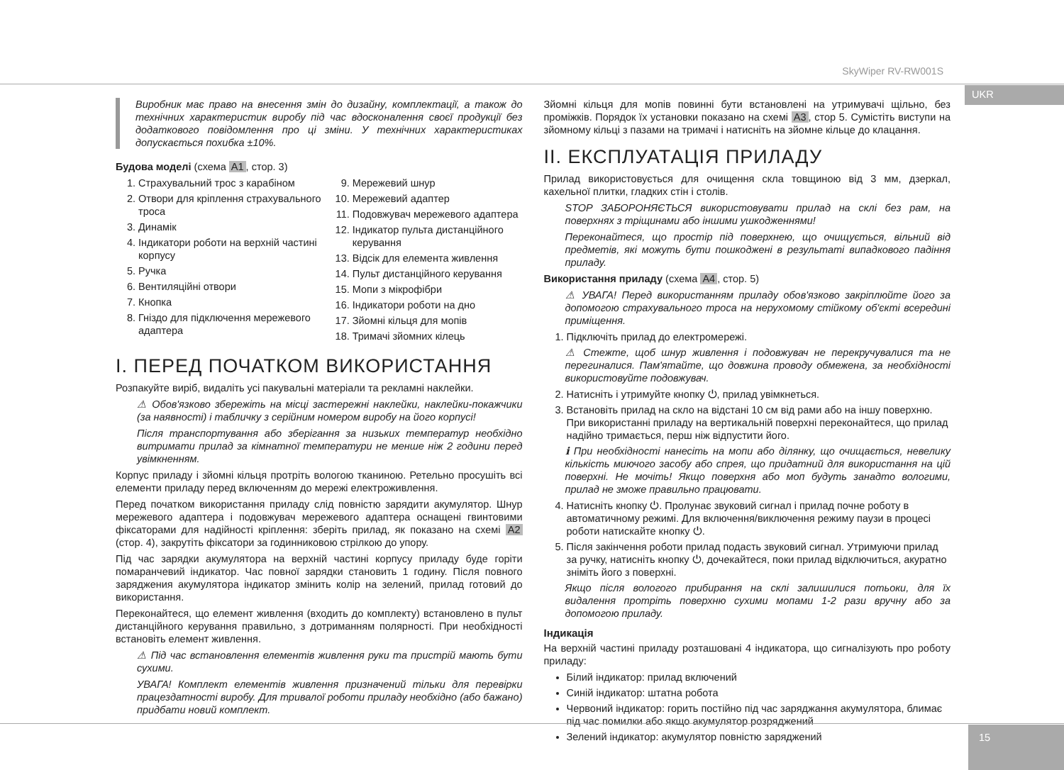SkyWiper RV-RW001S
UKR
Виробник має право на внесення змін до дизайну, комплектації, а також до технічних характеристик виробу під час вдосконалення своєї продукції без додаткового повідомлення про ці зміни. У технічних характеристиках допускається похибка ±10%.
Будова моделі (схема A1, стор. 3)
1. Страхувальний трос з карабіном
2. Отвори для кріплення страхувального троса
3. Динамік
4. Індикатори роботи на верхній частині корпусу
5. Ручка
6. Вентиляційні отвори
7. Кнопка
8. Гніздо для підключення мережевого адаптера
9. Мережевий шнур
10. Мережевий адаптер
11. Подовжувач мережевого адаптера
12. Індикатор пульта дистанційного керування
13. Відсік для елемента живлення
14. Пульт дистанційного керування
15. Мопи з мікрофібри
16. Індикатори роботи на дно
17. Зйомні кільця для мопів
18. Тримачі зйомних кілець
I. ПЕРЕД ПОЧАТКОМ ВИКОРИСТАННЯ
Розпакуйте виріб, видаліть усі пакувальні матеріали та рекламні наклейки.
⚠ Обов'язково збережіть на місці застережні наклейки, наклейки-покажчики (за наявності) і табличку з серійним номером виробу на його корпусі!
Після транспортування або зберігання за низьких температур необхідно витримати прилад за кімнатної температури не менше ніж 2 години перед увімкненням.
Корпус приладу і зйомні кільця протріть вологою тканиною. Ретельно просушіть всі елементи приладу перед включенням до мережі електроживлення.
Перед початком використання приладу слід повністю зарядити акумулятор. Шнур мережевого адаптера і подовжувач мережевого адаптера оснащені гвинтовими фіксаторами для надійності кріплення: зберіть прилад, як показано на схемі A2 (стор. 4), закрутіть фіксатори за годинниковою стрілкою до упору.
Під час зарядки акумулятора на верхній частині корпусу приладу буде горіти помаранчевий індикатор. Час повної зарядки становить 1 годину. Після повного заряджения акумулятора індикатор змінить колір на зелений, прилад готовий до використання.
Переконайтеся, що елемент живлення (входить до комплекту) встановлено в пульт дистанційного керування правильно, з дотриманням полярності. При необхідності встановіть елемент живлення.
⚠ Під час встановлення елементів живлення руки та пристрій мають бути сухими.
УВАГА! Комплект елементів живлення призначений тільки для перевірки працездатності виробу. Для тривалої роботи приладу необхідно (або бажано) придбати новий комплект.
Зйомні кільця для мопів повинні бути встановлені на утримувачі щільно, без проміжків. Порядок їх установки показано на схемі A3, стор 5. Сумістіть виступи на зйомному кільці з пазами на тримачі і натисніть на зйомне кільце до клацання.
II. ЕКСПЛУАТАЦІЯ ПРИЛАДУ
Прилад використовується для очищення скла товщиною від 3 мм, дзеркал, кахельної плитки, гладких стін і столів.
STOP ЗАБОРОНЯЄТЬСЯ використовувати прилад на склі без рам, на поверхнях з тріщинами або іншими ушкодженнями!
Переконайтеся, що простір під поверхнею, що очищується, вільний від предметів, які можуть бути пошкоджені в результаті випадкового падіння приладу.
Використання приладу (схема A4, стор. 5)
⚠ УВАГА! Перед використанням приладу обов'язково закріплюйте його за допомогою страхувального троса на нерухомому стійкому об'єкті всередині приміщення.
1. Підключіть прилад до електромережі.
⚠ Стежте, щоб шнур живлення і подовжувач не перекручувалися та не перегиналися. Пам'ятайте, що довжина проводу обмежена, за необхідності використовуйте подовжувач.
2. Натисніть і утримуйте кнопку ⏻, прилад увімкнеться.
3. Встановіть прилад на скло на відстані 10 см від рами або на іншу поверхню. При використанні приладу на вертикальній поверхні переконайтеся, що прилад надійно тримається, перш ніж відпустити його.
ℹ При необхідності нанесіть на мопи або ділянку, що очищається, невелику кількість миючого засобу або спрея, що придатний для використання на цій поверхні. Не мочіть! Якщо поверхня або моп будуть занадто вологими, прилад не зможе правильно працювати.
4. Натисніть кнопку ⏻. Пролунає звуковий сигнал і прилад почне роботу в автоматичному режимі. Для включення/виключення режиму паузи в процесі роботи натискайте кнопку ⏻.
5. Після закінчення роботи прилад подасть звуковий сигнал. Утримуючи прилад за ручку, натисніть кнопку ⏻, дочекайтеся, поки прилад відключиться, акуратно зніміть його з поверхні.
Якщо після вологого прибирання на склі залишилися потьоки, для їх видалення протріть поверхню сухими мопами 1-2 рази вручну або за допомогою приладу.
Індикація
На верхній частині приладу розташовані 4 індикатора, що сигналізують про роботу приладу:
Білий індикатор: прилад включений
Синій індикатор: штатна робота
Червоний індикатор: горить постійно під час заряджання акумулятора, блимає під час помилки або якщо акумулятор розряджений
Зелений індикатор: акумулятор повністю заряджений
15